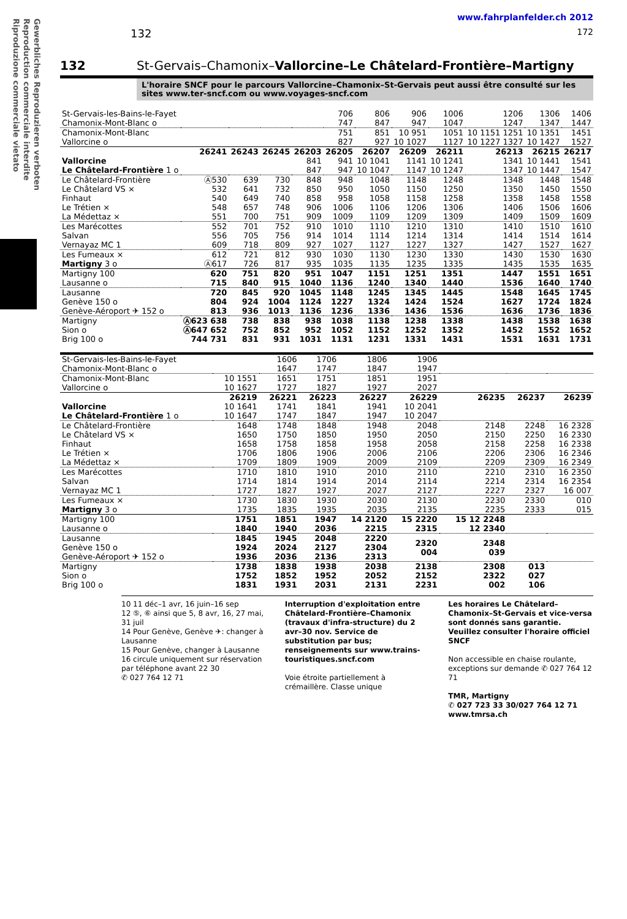Gewerbliches Reproduzieren verboten
Reproduction commerciale interdite
Riproduzione commerciale vietato
www.fahrplanfelder.ch 2012
132 172
132 St-Gervais–Chamonix–Vallorcine–Le Châtelard-Frontière–Martigny
L'horaire SNCF pour le parcours Vallorcine–Chamonix–St-Gervais peut aussi être consulté sur les sites www.ter-sncf.com ou www.voyages-sncf.com
| St-Gervais-les-Bains-le-Fayet Chamonix-Mont-Blanc o | | | | | 706 747 | 806 847 | 906 947 | 1006 1047 | 1206 1247 | 1306 1347 | 1406 1447 |
| Chamonix-Mont-Blanc Vallorcine o | | | | | 751 827 | 851 927 | 10 951 10 1027 | 1051 1127 | 10 1151 1251 10 1227 1327 | 10 1351 10 1427 | 1451 1527 |
| | 26241 | 26243 | 26245 | 26203 | 26205 | 26207 | 26209 | 26211 | 26213 | 26215 | 26217 |
| Vallorcine Le Châtelard-Frontière 1 o | | | | 841 847 | 941 947 | 10 1041 10 1047 | 1141 1147 | 10 1241 10 1247 | 1341 1347 | 10 1441 10 1447 | 1541 1547 |
| Le Châtelard-Frontière Le Châtelard VS × Finhaut Le Trétien × La Médettaz × | Ⓐ530 532 540 548 551 | 639 641 649 657 700 | 730 732 740 748 751 | 848 850 858 906 909 | 948 950 958 1006 1009 | 1048 1050 1058 1106 1109 | 1148 1150 1158 1206 1209 | 1248 1250 1258 1306 1309 | 1348 1350 1358 1406 1409 | 1448 1450 1458 1506 1509 | 1548 1550 1558 1606 1609 |
| Les Marécottes Salvan Vernayaz MC 1 | 552 556 609 | 701 705 718 | 752 756 809 | 910 914 927 | 1010 1014 1027 | 1110 1114 1127 | 1210 1214 1227 | 1310 1314 1327 | 1410 1414 1427 | 1510 1514 1527 | 1610 1614 1627 |
| Les Fumeaux × Martigny 3 o | 612 Ⓐ617 | 721 726 | 812 817 | 930 935 | 1030 1035 | 1130 1135 | 1230 1235 | 1330 1335 | 1430 1435 | 1530 1535 | 1630 1635 |
| Martigny 100 Lausanne o | 620 715 | 751 840 | 820 915 | 951 1040 | 1047 1136 | 1151 1240 | 1251 1340 | 1351 1440 | 1447 1536 | 1551 1640 | 1651 1740 |
| Lausanne Genève 150 o Genève-Aéroport ✈ 152 o | 720 804 813 | 845 924 936 | 920 1004 1013 | 1045 1124 1136 | 1148 1227 1236 | 1245 1324 1336 | 1345 1424 1436 | 1445 1524 1536 | 1548 1627 1636 | 1645 1724 1736 | 1745 1824 1836 |
| Martigny Sion o Brig 100 o | Ⓐ623 638 Ⓐ647 652 744 731 | 738 752 831 | 838 852 931 | 938 952 1031 | 1038 1052 1131 | 1138 1152 1231 | 1238 1252 1331 | 1338 1352 1431 | 1438 1452 1531 | 1538 1552 1631 | 1638 1652 1731 |
| St-Gervais-les-Bains-le-Fayet Chamonix-Mont-Blanc o | | 1606 1647 | 1706 1747 | 1806 1847 | 1906 1947 | | | |
| Chamonix-Mont-Blanc Vallorcine o | 10 1551 10 1627 | 1651 1727 | 1751 1827 | 1851 1927 | 1951 2027 | | | |
| | 26219 | 26221 | 26223 | 26227 | 26229 | 26235 | 26237 | 26239 |
| Vallorcine Le Châtelard-Frontière 1 o | 10 1641 10 1647 | 1741 1747 | 1841 1847 | 1941 1947 | 10 2041 10 2047 | | | |
| Le Châtelard-Frontière Le Châtelard VS × Finhaut Le Trétien × La Médettaz × | 1648 1650 1658 1706 1709 | 1748 1750 1758 1806 1809 | 1848 1850 1858 1906 1909 | 1948 1950 1958 2006 2009 | 2048 2050 2058 2106 2109 | 2148 2150 2158 2206 2209 | 2248 2250 2258 2306 2309 | 16 2328 16 2330 16 2338 16 2346 16 2349 |
| Les Marécottes Salvan Vernayaz MC 1 | 1710 1714 1727 | 1810 1814 1827 | 1910 1914 1927 | 2010 2014 2027 | 2110 2114 2127 | 2210 2214 2227 | 2310 2314 2327 | 16 2350 16 2354 16 007 |
| Les Fumeaux × Martigny 3 o | 1730 1735 | 1830 1835 | 1930 1935 | 2030 2035 | 2130 2135 | 2230 2235 | 2330 2333 | 010 015 |
| Martigny 100 Lausanne o | 1751 1840 | 1851 1940 | 1947 2036 | 14 2120 2215 | 15 2220 2315 | 15 12 2248 12 2340 | | |
| Lausanne Genève 150 o Genève-Aéroport ✈ 152 o | 1845 1924 1936 | 1945 2024 2036 | 2048 2127 2136 | 2220 2304 2313 | 2320 004 | 2348 039 | | |
| Martigny Sion o Brig 100 o | 1738 1752 1831 | 1838 1852 1931 | 1938 1952 2031 | 2038 2052 2131 | 2138 2152 2231 | 2308 2322 002 | 013 027 106 | |
10 11 déc–1 avr, 16 juin–16 sep
12 ⑤, ⑥ ainsi que 5, 8 avr, 16, 27 mai, 31 juil
14 Pour Genève, Genève ✈: changer à Lausanne
15 Pour Genève, changer à Lausanne
16 circule uniquement sur réservation par téléphone avant 22 30
✆ 027 764 12 71
Interruption d'exploitation entre Châtelard-Frontière–Chamonix (travaux d'infra-structure) du 2 avr–30 nov. Service de substitution par bus; renseignements sur www.trains-touristiques.sncf.com
Voie étroite partiellement à crémaillère. Classe unique
Les horaires Le Châtelard–Chamonix–St-Gervais et vice-versa sont donnés sans garantie. Veuillez consulter l'horaire officiel SNCF
Non accessible en chaise roulante, exceptions sur demande ✆ 027 764 12 71
TMR, Martigny
✆ 027 723 33 30/027 764 12 71
www.tmrsa.ch